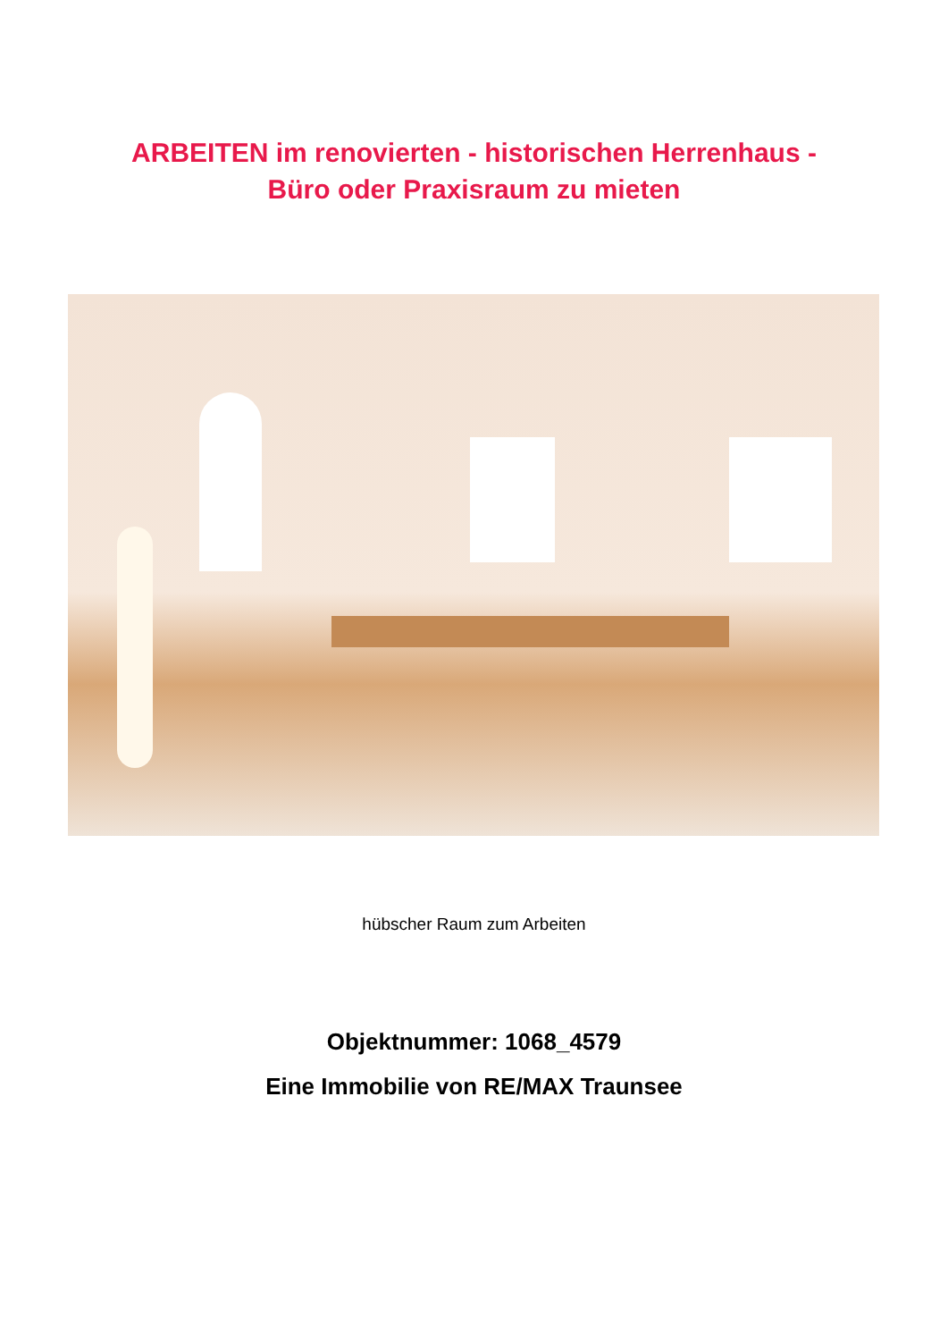ARBEITEN im renovierten - historischen Herrenhaus -
Büro oder Praxisraum zu mieten
hübscher Raum zum Arbeiten
Objektnummer: 1068_4579
Eine Immobilie von RE/MAX Traunsee